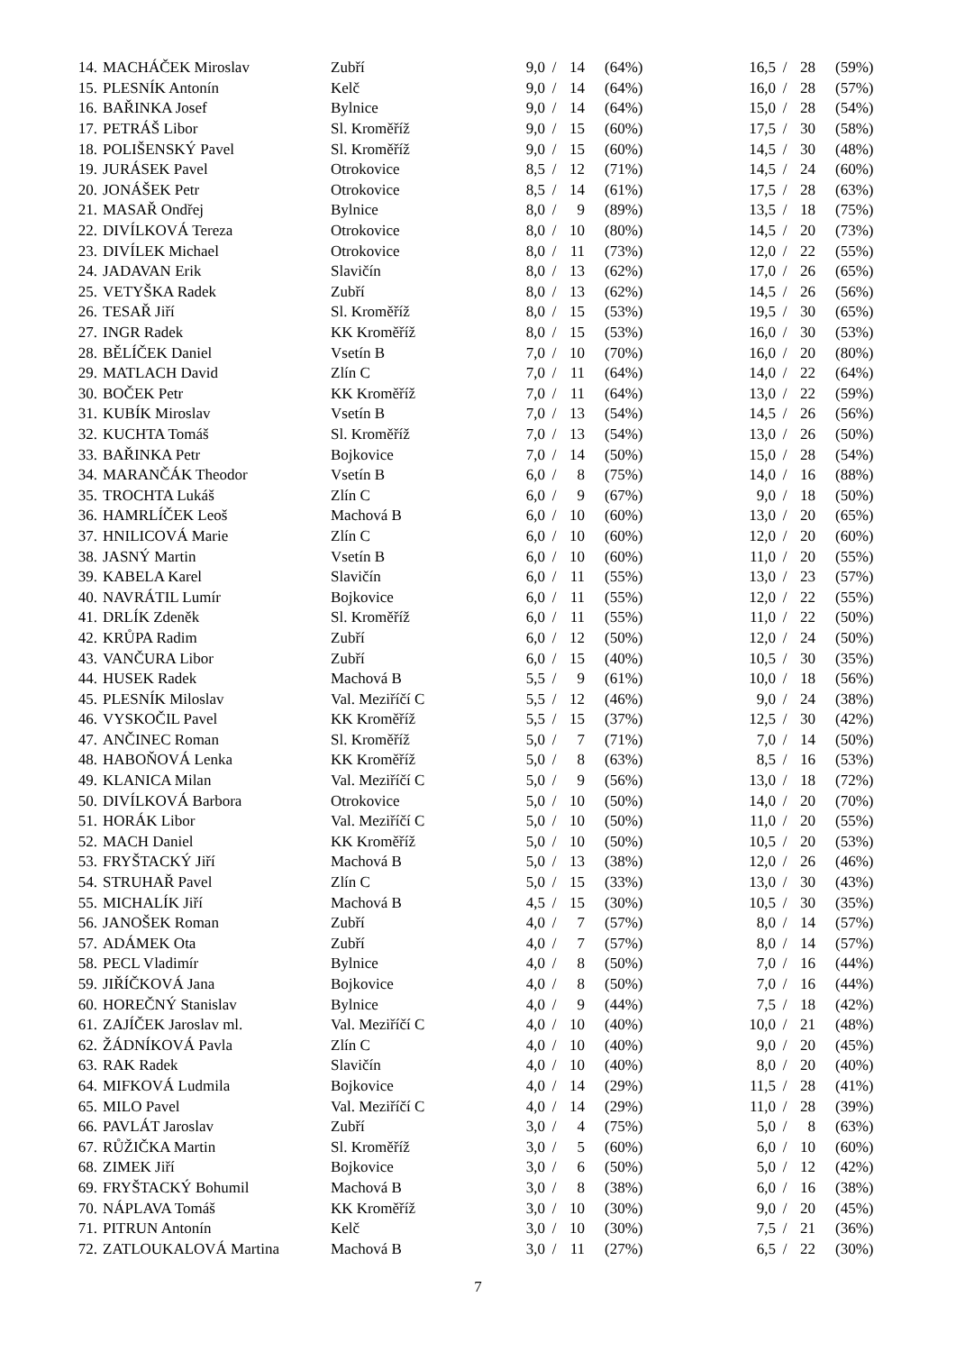| 14. | MACHÁČEK Miroslav | Zubří | 9,0 | / | 14 | (64%) | 16,5 | / | 28 | (59%) |
| 15. | PLESNÍK Antonín | Kelč | 9,0 | / | 14 | (64%) | 16,0 | / | 28 | (57%) |
| 16. | BAŘINKA Josef | Bylnice | 9,0 | / | 14 | (64%) | 15,0 | / | 28 | (54%) |
| 17. | PETRÁŠ Libor | Sl. Kroměříž | 9,0 | / | 15 | (60%) | 17,5 | / | 30 | (58%) |
| 18. | POLIŠENSKÝ Pavel | Sl. Kroměříž | 9,0 | / | 15 | (60%) | 14,5 | / | 30 | (48%) |
| 19. | JURÁSEK Pavel | Otrokovice | 8,5 | / | 12 | (71%) | 14,5 | / | 24 | (60%) |
| 20. | JONÁŠEK Petr | Otrokovice | 8,5 | / | 14 | (61%) | 17,5 | / | 28 | (63%) |
| 21. | MASAŘ Ondřej | Bylnice | 8,0 | / | 9 | (89%) | 13,5 | / | 18 | (75%) |
| 22. | DIVÍLKOVÁ Tereza | Otrokovice | 8,0 | / | 10 | (80%) | 14,5 | / | 20 | (73%) |
| 23. | DIVÍLEK Michael | Otrokovice | 8,0 | / | 11 | (73%) | 12,0 | / | 22 | (55%) |
| 24. | JADAVAN Erik | Slavičín | 8,0 | / | 13 | (62%) | 17,0 | / | 26 | (65%) |
| 25. | VETYŠKA Radek | Zubří | 8,0 | / | 13 | (62%) | 14,5 | / | 26 | (56%) |
| 26. | TESAŘ Jiří | Sl. Kroměříž | 8,0 | / | 15 | (53%) | 19,5 | / | 30 | (65%) |
| 27. | INGR Radek | KK Kroměříž | 8,0 | / | 15 | (53%) | 16,0 | / | 30 | (53%) |
| 28. | BĚLÍČEK Daniel | Vsetín B | 7,0 | / | 10 | (70%) | 16,0 | / | 20 | (80%) |
| 29. | MATLACH David | Zlín C | 7,0 | / | 11 | (64%) | 14,0 | / | 22 | (64%) |
| 30. | BOČEK Petr | KK Kroměříž | 7,0 | / | 11 | (64%) | 13,0 | / | 22 | (59%) |
| 31. | KUBÍK Miroslav | Vsetín B | 7,0 | / | 13 | (54%) | 14,5 | / | 26 | (56%) |
| 32. | KUCHTA Tomáš | Sl. Kroměříž | 7,0 | / | 13 | (54%) | 13,0 | / | 26 | (50%) |
| 33. | BAŘINKA Petr | Bojkovice | 7,0 | / | 14 | (50%) | 15,0 | / | 28 | (54%) |
| 34. | MARANČÁK Theodor | Vsetín B | 6,0 | / | 8 | (75%) | 14,0 | / | 16 | (88%) |
| 35. | TROCHTA Lukáš | Zlín C | 6,0 | / | 9 | (67%) | 9,0 | / | 18 | (50%) |
| 36. | HAMRLÍČEK Leoš | Machová B | 6,0 | / | 10 | (60%) | 13,0 | / | 20 | (65%) |
| 37. | HNILICOVÁ Marie | Zlín C | 6,0 | / | 10 | (60%) | 12,0 | / | 20 | (60%) |
| 38. | JASNÝ Martin | Vsetín B | 6,0 | / | 10 | (60%) | 11,0 | / | 20 | (55%) |
| 39. | KABELA Karel | Slavičín | 6,0 | / | 11 | (55%) | 13,0 | / | 23 | (57%) |
| 40. | NAVRÁTIL Lumír | Bojkovice | 6,0 | / | 11 | (55%) | 12,0 | / | 22 | (55%) |
| 41. | DRLÍK Zdeněk | Sl. Kroměříž | 6,0 | / | 11 | (55%) | 11,0 | / | 22 | (50%) |
| 42. | KRŮPA Radim | Zubří | 6,0 | / | 12 | (50%) | 12,0 | / | 24 | (50%) |
| 43. | VANČURA Libor | Zubří | 6,0 | / | 15 | (40%) | 10,5 | / | 30 | (35%) |
| 44. | HUSEK Radek | Machová B | 5,5 | / | 9 | (61%) | 10,0 | / | 18 | (56%) |
| 45. | PLESNÍK Miloslav | Val. Meziříčí C | 5,5 | / | 12 | (46%) | 9,0 | / | 24 | (38%) |
| 46. | VYSKOČIL Pavel | KK Kroměříž | 5,5 | / | 15 | (37%) | 12,5 | / | 30 | (42%) |
| 47. | ANČINEC Roman | Sl. Kroměříž | 5,0 | / | 7 | (71%) | 7,0 | / | 14 | (50%) |
| 48. | HABOŇOVÁ Lenka | KK Kroměříž | 5,0 | / | 8 | (63%) | 8,5 | / | 16 | (53%) |
| 49. | KLANICA Milan | Val. Meziříčí C | 5,0 | / | 9 | (56%) | 13,0 | / | 18 | (72%) |
| 50. | DIVÍLKOVÁ Barbora | Otrokovice | 5,0 | / | 10 | (50%) | 14,0 | / | 20 | (70%) |
| 51. | HORÁK Libor | Val. Meziříčí C | 5,0 | / | 10 | (50%) | 11,0 | / | 20 | (55%) |
| 52. | MACH Daniel | KK Kroměříž | 5,0 | / | 10 | (50%) | 10,5 | / | 20 | (53%) |
| 53. | FRYŠTACKÝ Jiří | Machová B | 5,0 | / | 13 | (38%) | 12,0 | / | 26 | (46%) |
| 54. | STRUHAŘ Pavel | Zlín C | 5,0 | / | 15 | (33%) | 13,0 | / | 30 | (43%) |
| 55. | MICHALÍK Jiří | Machová B | 4,5 | / | 15 | (30%) | 10,5 | / | 30 | (35%) |
| 56. | JANOŠEK Roman | Zubří | 4,0 | / | 7 | (57%) | 8,0 | / | 14 | (57%) |
| 57. | ADÁMEK Ota | Zubří | 4,0 | / | 7 | (57%) | 8,0 | / | 14 | (57%) |
| 58. | PECL Vladimír | Bylnice | 4,0 | / | 8 | (50%) | 7,0 | / | 16 | (44%) |
| 59. | JIŘÍČKOVÁ Jana | Bojkovice | 4,0 | / | 8 | (50%) | 7,0 | / | 16 | (44%) |
| 60. | HOREČNÝ Stanislav | Bylnice | 4,0 | / | 9 | (44%) | 7,5 | / | 18 | (42%) |
| 61. | ZAJÍČEK Jaroslav ml. | Val. Meziříčí C | 4,0 | / | 10 | (40%) | 10,0 | / | 21 | (48%) |
| 62. | ŽÁDNÍKOVÁ Pavla | Zlín C | 4,0 | / | 10 | (40%) | 9,0 | / | 20 | (45%) |
| 63. | RAK Radek | Slavičín | 4,0 | / | 10 | (40%) | 8,0 | / | 20 | (40%) |
| 64. | MIFKOVÁ Ludmila | Bojkovice | 4,0 | / | 14 | (29%) | 11,5 | / | 28 | (41%) |
| 65. | MILO Pavel | Val. Meziříčí C | 4,0 | / | 14 | (29%) | 11,0 | / | 28 | (39%) |
| 66. | PAVLÁT Jaroslav | Zubří | 3,0 | / | 4 | (75%) | 5,0 | / | 8 | (63%) |
| 67. | RŮŽIČKA Martin | Sl. Kroměříž | 3,0 | / | 5 | (60%) | 6,0 | / | 10 | (60%) |
| 68. | ZIMEK Jiří | Bojkovice | 3,0 | / | 6 | (50%) | 5,0 | / | 12 | (42%) |
| 69. | FRYŠTACKÝ Bohumil | Machová B | 3,0 | / | 8 | (38%) | 6,0 | / | 16 | (38%) |
| 70. | NÁPLAVA Tomáš | KK Kroměříž | 3,0 | / | 10 | (30%) | 9,0 | / | 20 | (45%) |
| 71. | PITRUN Antonín | Kelč | 3,0 | / | 10 | (30%) | 7,5 | / | 21 | (36%) |
| 72. | ZATLOUKALOVÁ Martina | Machová B | 3,0 | / | 11 | (27%) | 6,5 | / | 22 | (30%) |
7